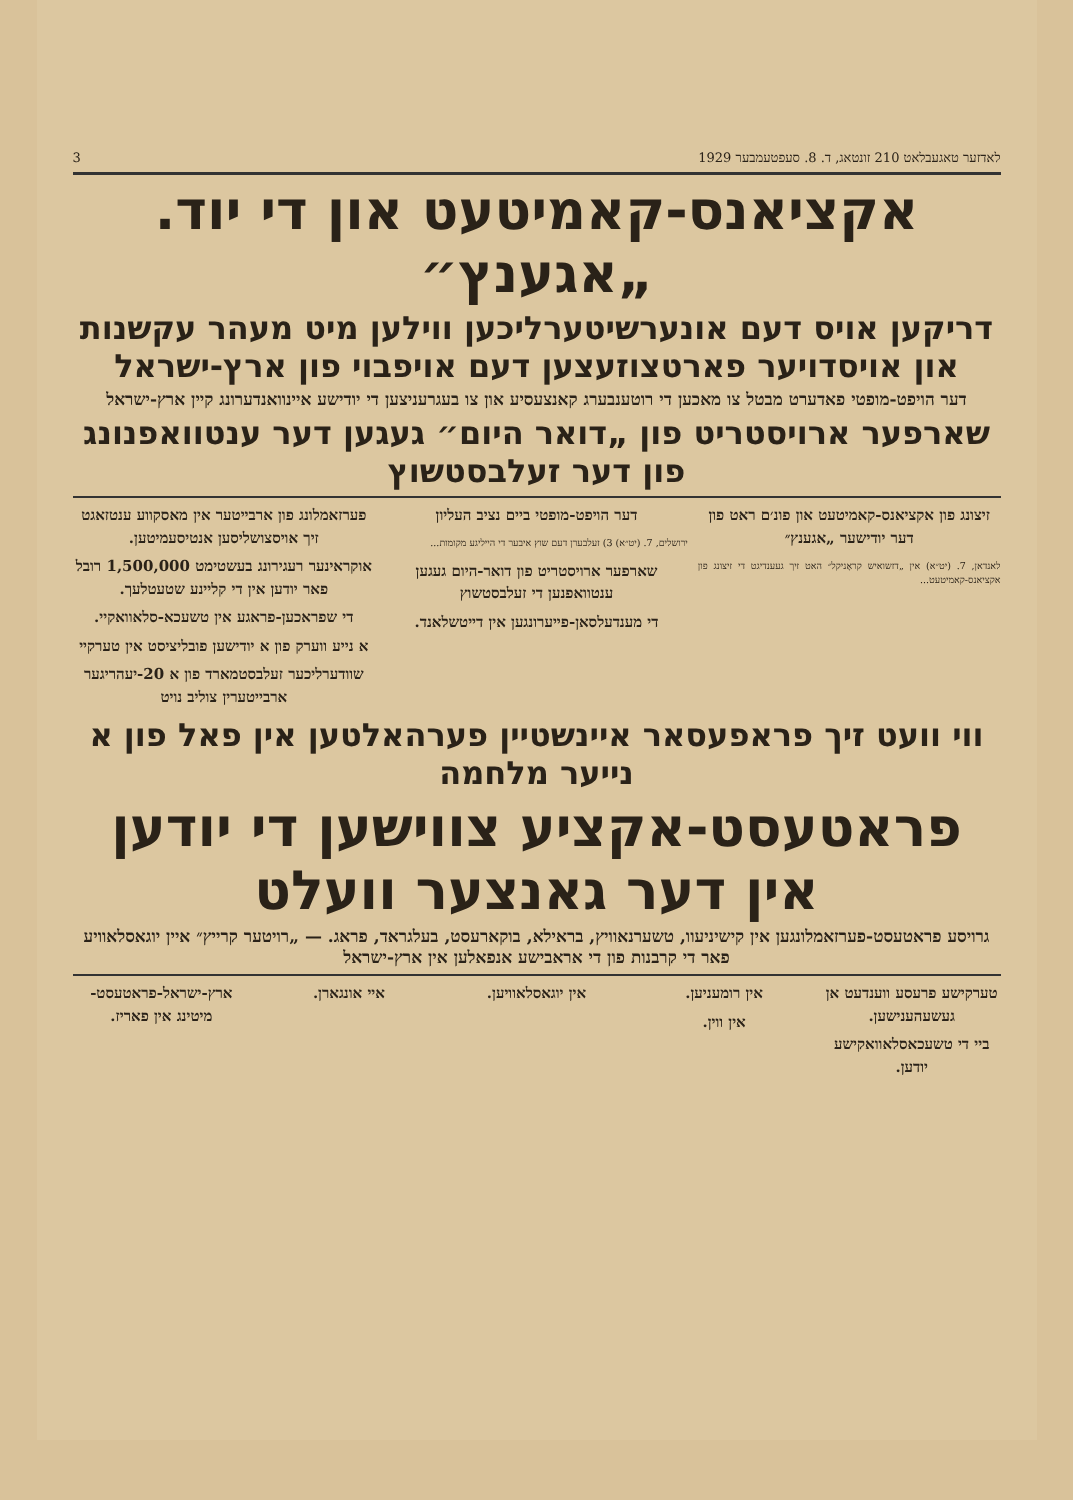לאדזער טאגעבלאט 210 זונטאג, ד. 8. סעפטעמבער 1929 3
אקציאנס-קאמיטעט און די יוד. „אגענץ״
דריקען אויס דעם אונערשיטערליכען ווילען מיט מעהר עקשנות און אויסדויער פארטצוזעצען דעם אויפבוי פון ארץ-ישראל
דער הויפט-מופטי פאדערט מבטל צו מאכען די רוטענבערג קאנצעסיע און צו בעגרעניצען די יודישע איינוואנדערונג קיין ארץ-ישראל
שארפער ארויסטריט פון „דואר היום״ געגען דער ענטוואפנונג פון דער זעלבסטשוץ
זיצונג פון אקציאנס-קאמיטעט און פונ׳ם ראט פון דער יודישער „אגענץ״
לאנדאן, 7. (יט״א) אין „דזשואיש קראָניקל״ האט זיך געענדיגט די זיצונג פון אקציאנס-קאמיטעט...
דער הויפט-מופטי ביים נציב העליון
ירושלים, 7. (יט״א) 3) זעלבערן דעם שוץ איבער די הייליגע מקומות...
שארפער ארויסטריט פון דואר-היום געגען ענטוואפנען די זעלבסטשוץ
די מענדעלסאן-פייערונגען אין דייטשלאנד.
פערזאמלונג פון ארבייטער אין מאסקווע ענטזאגט זיך אויסצושליסען אנטיסעמיטען.
אוקראינער רעגירונג בעשטימט 1,500,000 רובל פאר יודען אין די קליינע שטעטלעך.
די שפראכען-פראגע אין טשעכא-סלאוואקיי.
א נייע ווערק פון א יודישען פובליציסט אין טערקיי
שוודערליכער זעלבסטמארד פון א 20-יעהריגער ארבייטערין צוליב נויט
ווי וועט זיך פראפעסאר איינשטיין פערהאלטען אין פאל פון א נייער מלחמה
פראטעסט-אקציע צווישען די יודען אין דער גאנצער וועלט
גרויסע פראטעסט-פערזאמלונגען אין קישיניעוו, טשערנאוויץ, בראילא, בוקארעסט, בעלגראד, פראג. — „רויטער קרייץ״ איין יוגאסלאוויע פאר די קרבנות פון די אראבישע אנפאלען אין ארץ-ישראל
טערקישע פרעסע ווענדעט אן געשעהענישען.
ביי די טשעכאסלאוואקישע יודען.
אין רומעניען.
אין ווין.
אין יוגאסלאוויען. איי אונגארן. ארץ-ישראל-פראטעסט-מיטינג אין פאריז.